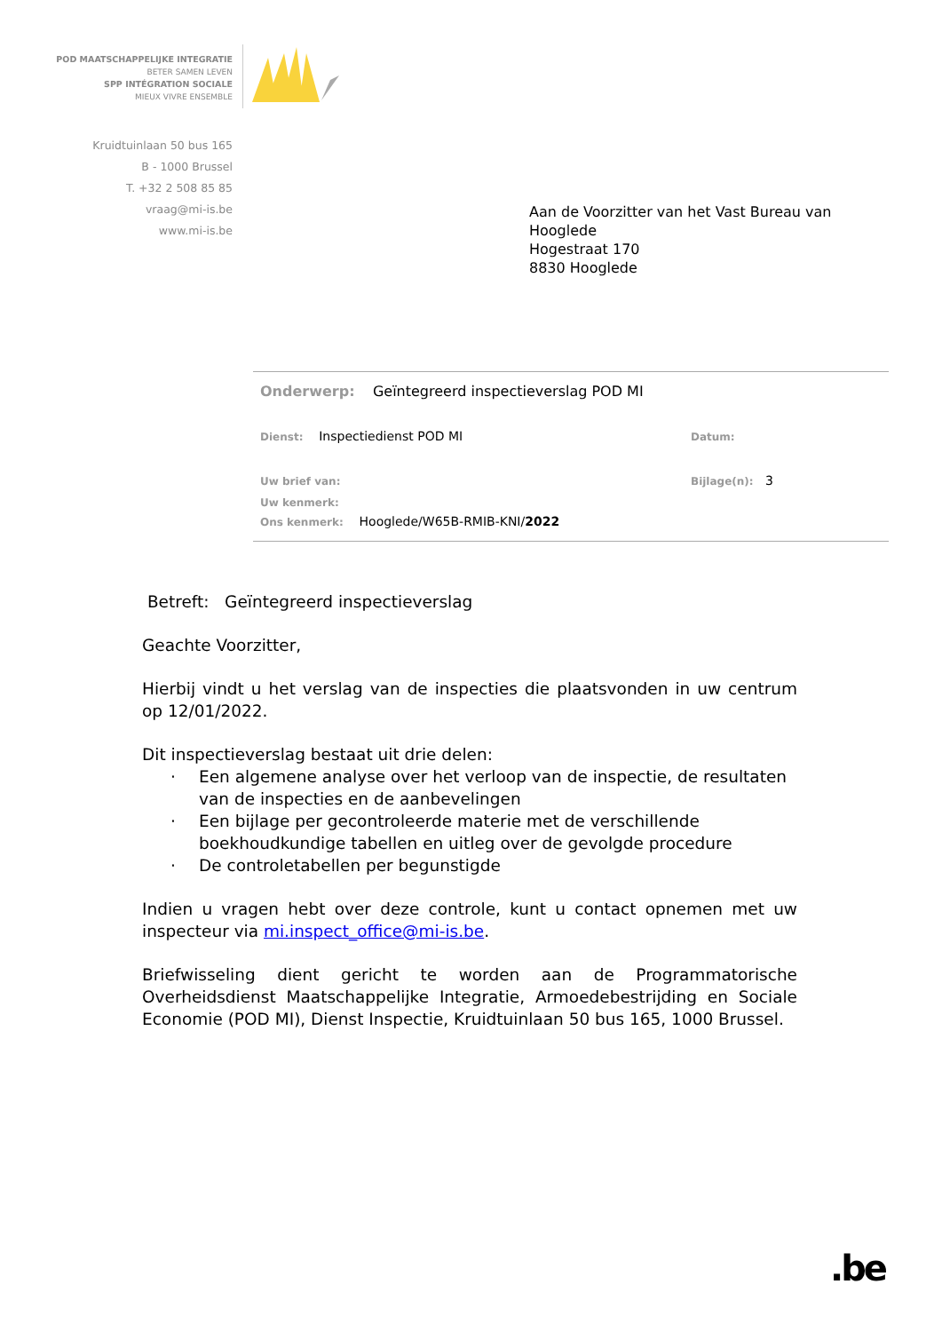POD MAATSCHAPPELIJKE INTEGRATIE
BETER SAMEN LEVEN
SPP INTÉGRATION SOCIALE
MIEUX VIVRE ENSEMBLE
Kruidtuinlaan 50 bus 165
B - 1000 Brussel
T. +32 2 508 85 85
vraag@mi-is.be
www.mi-is.be
Aan de Voorzitter van het Vast Bureau van
Hooglede
Hogestraat 170
8830 Hooglede
Onderwerp: Geïntegreerd inspectieverslag POD MI
Dienst: Inspectiedienst POD MI
Datum:
Uw brief van: Bijlage(n): 3
Uw kenmerk:
Ons kenmerk: Hooglede/W65B-RMIB-KNI/2022
Betreft: Geïntegreerd inspectieverslag
Geachte Voorzitter,
Hierbij vindt u het verslag van de inspecties die plaatsvonden in uw centrum op 12/01/2022.
Dit inspectieverslag bestaat uit drie delen:
· Een algemene analyse over het verloop van de inspectie, de resultaten van de inspecties en de aanbevelingen
· Een bijlage per gecontroleerde materie met de verschillende boekhoudkundige tabellen en uitleg over de gevolgde procedure
· De controletabellen per begunstigde
Indien u vragen hebt over deze controle, kunt u contact opnemen met uw inspecteur via mi.inspect_office@mi-is.be.
Briefwisseling dient gericht te worden aan de Programmatorische Overheidsdienst Maatschappelijke Integratie, Armoedebestrijding en Sociale Economie (POD MI), Dienst Inspectie, Kruidtuinlaan 50 bus 165, 1000 Brussel.
.be